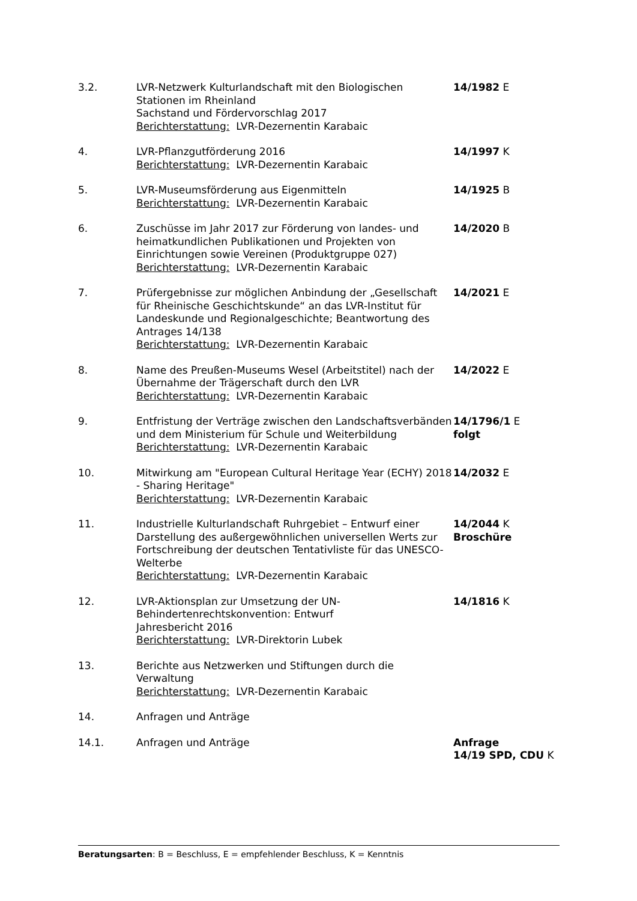3.2. LVR-Netzwerk Kulturlandschaft mit den Biologischen Stationen im Rheinland
Sachstand und Fördervorschlag 2017
Berichterstattung: LVR-Dezernentin Karabaic
14/1982 E
4. LVR-Pflanzgutförderung 2016
Berichterstattung: LVR-Dezernentin Karabaic
14/1997 K
5. LVR-Museumsförderung aus Eigenmitteln
Berichterstattung: LVR-Dezernentin Karabaic
14/1925 B
6. Zuschüsse im Jahr 2017 zur Förderung von landes- und heimatkundlichen Publikationen und Projekten von Einrichtungen sowie Vereinen (Produktgruppe 027)
Berichterstattung: LVR-Dezernentin Karabaic
14/2020 B
7. Prüfergebnisse zur möglichen Anbindung der „Gesellschaft für Rheinische Geschichtskunde“ an das LVR-Institut für Landeskunde und Regionalgeschichte; Beantwortung des Antrages 14/138
Berichterstattung: LVR-Dezernentin Karabaic
14/2021 E
8. Name des Preußen-Museums Wesel (Arbeitstitel) nach der Übernahme der Trägerschaft durch den LVR
Berichterstattung: LVR-Dezernentin Karabaic
14/2022 E
9. Entfristung der Verträge zwischen den Landschaftsverbänden und dem Ministerium für Schule und Weiterbildung
Berichterstattung: LVR-Dezernentin Karabaic
14/1796/1 E
folgt
10. Mitwirkung am "European Cultural Heritage Year (ECHY) 2018 - Sharing Heritage"
Berichterstattung: LVR-Dezernentin Karabaic
14/2032 E
11. Industrielle Kulturlandschaft Ruhrgebiet – Entwurf einer Darstellung des außergewöhnlichen universellen Werts zur Fortschreibung der deutschen Tentativliste für das UNESCO-Welterbe
Berichterstattung: LVR-Dezernentin Karabaic
14/2044 K
Broschüre
12. LVR-Aktionsplan zur Umsetzung der UN-Behindertenrechtskonvention: Entwurf
Jahresbericht 2016
Berichterstattung: LVR-Direktorin Lubek
14/1816 K
13. Berichte aus Netzwerken und Stiftungen durch die Verwaltung
Berichterstattung: LVR-Dezernentin Karabaic
14. Anfragen und Anträge
14.1. Anfragen und Anträge Anfrage
14/19 SPD, CDU K
Beratungsarten: B = Beschluss, E = empfehlender Beschluss, K = Kenntnis